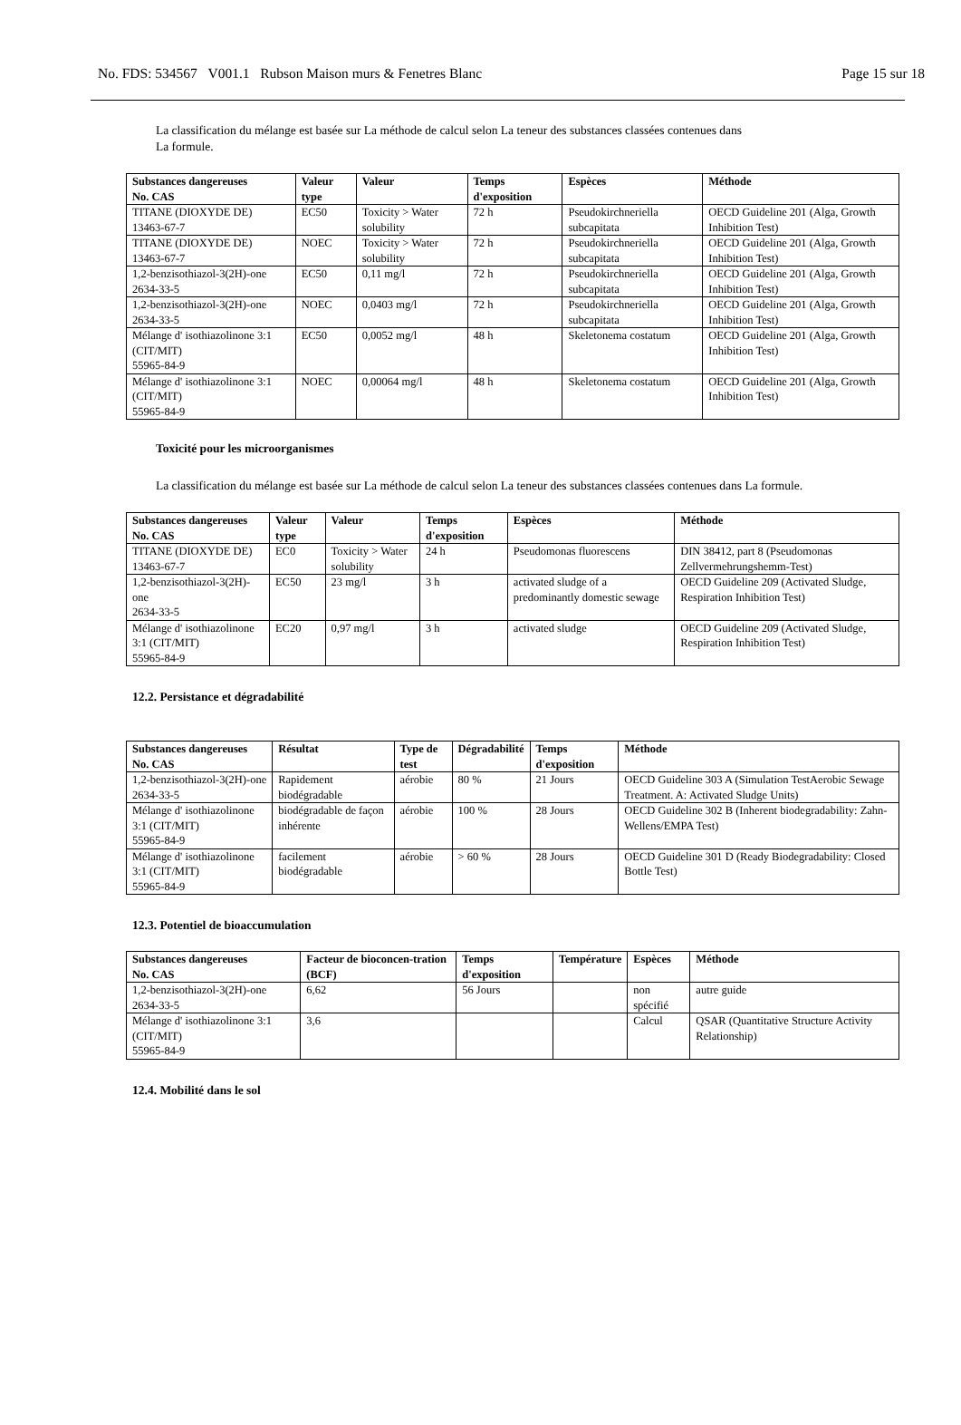No. FDS: 534567 V001.1 Rubson Maison murs & Fenetres Blanc Page 15 sur 18
La classification du mélange est basée sur La méthode de calcul selon La teneur des substances classées contenues dans
La formule.
| Substances dangereuses No. CAS | Valeur type | Valeur | Temps d'exposition | Espèces | Méthode |
| --- | --- | --- | --- | --- | --- |
| TITANE (DIOXYDE DE) 13463-67-7 | EC50 | Toxicity > Water solubility | 72 h | Pseudokirchneriella subcapitata | OECD Guideline 201 (Alga, Growth Inhibition Test) |
| TITANE (DIOXYDE DE) 13463-67-7 | NOEC | Toxicity > Water solubility | 72 h | Pseudokirchneriella subcapitata | OECD Guideline 201 (Alga, Growth Inhibition Test) |
| 1,2-benzisothiazol-3(2H)-one 2634-33-5 | EC50 | 0,11 mg/l | 72 h | Pseudokirchneriella subcapitata | OECD Guideline 201 (Alga, Growth Inhibition Test) |
| 1,2-benzisothiazol-3(2H)-one 2634-33-5 | NOEC | 0,0403 mg/l | 72 h | Pseudokirchneriella subcapitata | OECD Guideline 201 (Alga, Growth Inhibition Test) |
| Mélange d' isothiazolinone 3:1 (CIT/MIT) 55965-84-9 | EC50 | 0,0052 mg/l | 48 h | Skeletonema costatum | OECD Guideline 201 (Alga, Growth Inhibition Test) |
| Mélange d' isothiazolinone 3:1 (CIT/MIT) 55965-84-9 | NOEC | 0,00064 mg/l | 48 h | Skeletonema costatum | OECD Guideline 201 (Alga, Growth Inhibition Test) |
Toxicité pour les microorganismes
La classification du mélange est basée sur La méthode de calcul selon La teneur des substances classées contenues dans La formule.
| Substances dangereuses No. CAS | Valeur type | Valeur | Temps d'exposition | Espèces | Méthode |
| --- | --- | --- | --- | --- | --- |
| TITANE (DIOXYDE DE) 13463-67-7 | EC0 | Toxicity > Water solubility | 24 h | Pseudomonas fluorescens | DIN 38412, part 8 (Pseudomonas Zellvermehrungshemm-Test) |
| 1,2-benzisothiazol-3(2H)-one 2634-33-5 | EC50 | 23 mg/l | 3 h | activated sludge of a predominantly domestic sewage | OECD Guideline 209 (Activated Sludge, Respiration Inhibition Test) |
| Mélange d' isothiazolinone 3:1 (CIT/MIT) 55965-84-9 | EC20 | 0,97 mg/l | 3 h | activated sludge | OECD Guideline 209 (Activated Sludge, Respiration Inhibition Test) |
12.2. Persistance et dégradabilité
| Substances dangereuses No. CAS | Résultat | Type de test | Dégradabilité | Temps d'exposition | Méthode |
| --- | --- | --- | --- | --- | --- |
| 1,2-benzisothiazol-3(2H)-one 2634-33-5 | Rapidement biodégradable | aérobie | 80 % | 21 Jours | OECD Guideline 303 A (Simulation TestAerobic Sewage Treatment. A: Activated Sludge Units) |
| Mélange d' isothiazolinone 3:1 (CIT/MIT) 55965-84-9 | biodégradable de façon inhérente | aérobie | 100 % | 28 Jours | OECD Guideline 302 B (Inherent biodegradability: Zahn-Wellens/EMPA Test) |
| Mélange d' isothiazolinone 3:1 (CIT/MIT) 55965-84-9 | facilement biodégradable | aérobie | > 60 % | 28 Jours | OECD Guideline 301 D (Ready Biodegradability: Closed Bottle Test) |
12.3. Potentiel de bioaccumulation
| Substances dangereuses No. CAS | Facteur de bioconcen-tration (BCF) | Temps d'exposition | Température | Espèces | Méthode |
| --- | --- | --- | --- | --- | --- |
| 1,2-benzisothiazol-3(2H)-one 2634-33-5 | 6,62 | 56 Jours | | non spécifié | autre guide |
| Mélange d' isothiazolinone 3:1 (CIT/MIT) 55965-84-9 | 3,6 | | | Calcul | QSAR (Quantitative Structure Activity Relationship) |
12.4. Mobilité dans le sol